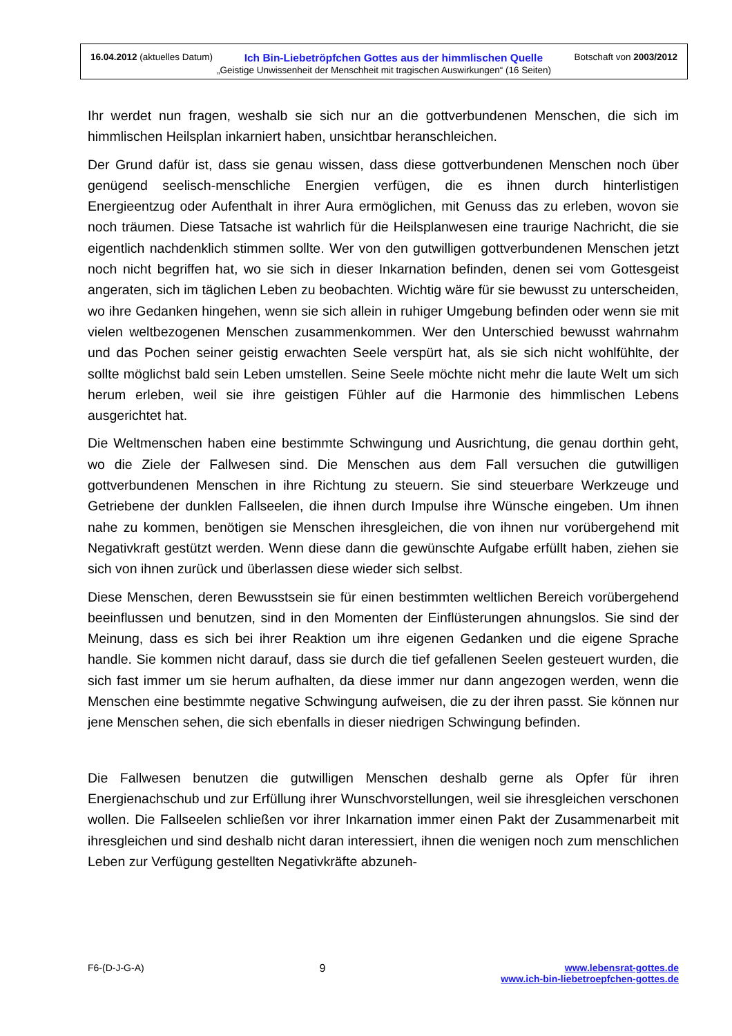16.04.2012 (aktuelles Datum) Ich Bin-Liebetröpfchen Gottes aus der himmlischen Quelle Botschaft von 2003/2012
„Geistige Unwissenheit der Menschheit mit tragischen Auswirkungen“ (16 Seiten)
Ihr werdet nun fragen, weshalb sie sich nur an die gottverbundenen Menschen, die sich im himmlischen Heilsplan inkarniert haben, unsichtbar heranschleichen.
Der Grund dafür ist, dass sie genau wissen, dass diese gottverbundenen Menschen noch über genügend seelisch-menschliche Energien verfügen, die es ihnen durch hinterlistigen Energieentzug oder Aufenthalt in ihrer Aura ermöglichen, mit Genuss das zu erleben, wovon sie noch träumen. Diese Tatsache ist wahrlich für die Heilsplanwesen eine traurige Nachricht, die sie eigentlich nachdenklich stimmen sollte. Wer von den gutwilligen gottverbundenen Menschen jetzt noch nicht begriffen hat, wo sie sich in dieser Inkarnation befinden, denen sei vom Gottesgeist angeraten, sich im täglichen Leben zu beobachten. Wichtig wäre für sie bewusst zu unterscheiden, wo ihre Gedanken hingehen, wenn sie sich allein in ruhiger Umgebung befinden oder wenn sie mit vielen weltbezogenen Menschen zusammenkommen. Wer den Unterschied bewusst wahrnahm und das Pochen seiner geistig erwachten Seele verspürt hat, als sie sich nicht wohlfühlte, der sollte möglichst bald sein Leben umstellen. Seine Seele möchte nicht mehr die laute Welt um sich herum erleben, weil sie ihre geistigen Fühler auf die Harmonie des himmlischen Lebens ausgerichtet hat.
Die Weltmenschen haben eine bestimmte Schwingung und Ausrichtung, die genau dorthin geht, wo die Ziele der Fallwesen sind. Die Menschen aus dem Fall versuchen die gutwilligen gottverbundenen Menschen in ihre Richtung zu steuern. Sie sind steuerbare Werkzeuge und Getriebene der dunklen Fallseelen, die ihnen durch Impulse ihre Wünsche eingeben. Um ihnen nahe zu kommen, benötigen sie Menschen ihresgleichen, die von ihnen nur vorübergehend mit Negativkraft gestützt werden. Wenn diese dann die gewünschte Aufgabe erfüllt haben, ziehen sie sich von ihnen zurück und überlassen diese wieder sich selbst.
Diese Menschen, deren Bewusstsein sie für einen bestimmten weltlichen Bereich vorübergehend beeinflussen und benutzen, sind in den Momenten der Einflüsterungen ahnungslos. Sie sind der Meinung, dass es sich bei ihrer Reaktion um ihre eigenen Gedanken und die eigene Sprache handle. Sie kommen nicht darauf, dass sie durch die tief gefallenen Seelen gesteuert wurden, die sich fast immer um sie herum aufhalten, da diese immer nur dann angezogen werden, wenn die Menschen eine bestimmte negative Schwingung aufweisen, die zu der ihren passt. Sie können nur jene Menschen sehen, die sich ebenfalls in dieser niedrigen Schwingung befinden.
Die Fallwesen benutzen die gutwilligen Menschen deshalb gerne als Opfer für ihren Energienachschub und zur Erfüllung ihrer Wunschvorstellungen, weil sie ihresgleichen verschonen wollen. Die Fallseelen schließen vor ihrer Inkarnation immer einen Pakt der Zusammenarbeit mit ihresgleichen und sind deshalb nicht daran interessiert, ihnen die wenigen noch zum menschlichen Leben zur Verfügung gestellten Negativkräfte abzuneh-
F6-(D-J-G-A) 9 www.lebensrat-gottes.de
www.ich-bin-liebetroepfchen-gottes.de